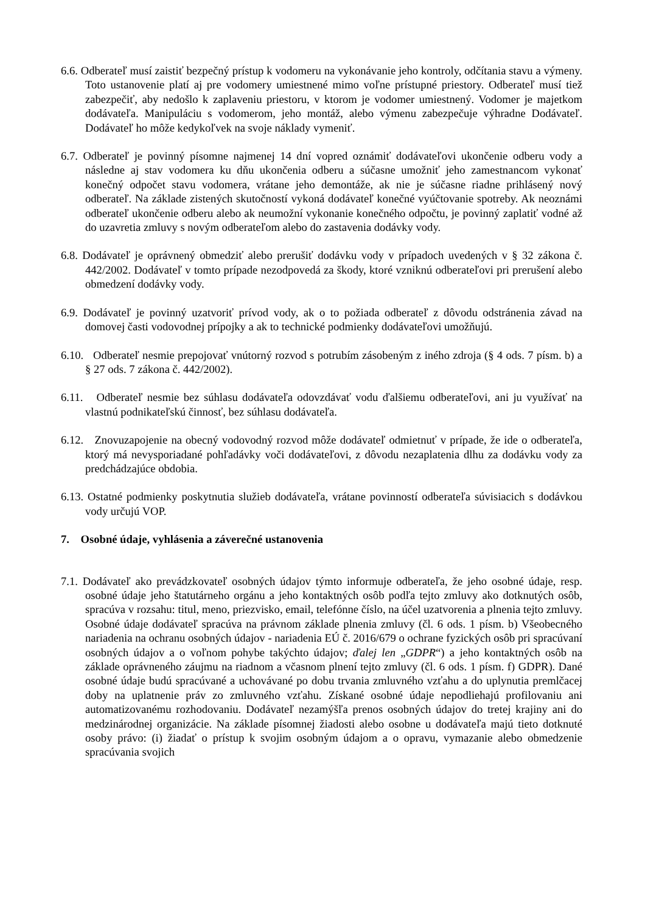6.6. Odberateľ musí zaistiť bezpečný prístup k vodomeru na vykonávanie jeho kontroly, odčítania stavu a výmeny. Toto ustanovenie platí aj pre vodomery umiestnené mimo voľne prístupné priestory. Odberateľ musí tiež zabezpečiť, aby nedošlo k zaplaveniu priestoru, v ktorom je vodomer umiestnený. Vodomer je majetkom dodávateľa. Manipuláciu s vodomerom, jeho montáž, alebo výmenu zabezpečuje výhradne Dodávateľ. Dodávateľ ho môže kedykoľvek na svoje náklady vymeniť.
6.7. Odberateľ je povinný písomne najmenej 14 dní vopred oznámiť dodávateľovi ukončenie odberu vody a následne aj stav vodomera ku dňu ukončenia odberu a súčasne umožniť jeho zamestnancom vykonať konečný odpočet stavu vodomera, vrátane jeho demontáže, ak nie je súčasne riadne prihlásený nový odberateľ. Na základe zistených skutočností vykoná dodávateľ konečné vyúčtovanie spotreby. Ak neoznámi odberateľ ukončenie odberu alebo ak neumožní vykonanie konečného odpočtu, je povinný zaplatiť vodné až do uzavretia zmluvy s novým odberateľom alebo do zastavenia dodávky vody.
6.8. Dodávateľ je oprávnený obmedziť alebo prerušiť dodávku vody v prípadoch uvedených v § 32 zákona č. 442/2002. Dodávateľ v tomto prípade nezodpovedá za škody, ktoré vzniknú odberateľovi pri prerušení alebo obmedzení dodávky vody.
6.9. Dodávateľ je povinný uzatvoriť prívod vody, ak o to požiada odberateľ z dôvodu odstránenia závad na domovej časti vodovodnej prípojky a ak to technické podmienky dodávateľovi umožňujú.
6.10. Odberateľ nesmie prepojovať vnútorný rozvod s potrubím zásobeným z iného zdroja (§ 4 ods. 7 písm. b) a § 27 ods. 7 zákona č. 442/2002).
6.11. Odberateľ nesmie bez súhlasu dodávateľa odovzdávať vodu ďalšiemu odberateľovi, ani ju využívať na vlastnú podnikateľskú činnosť, bez súhlasu dodávateľa.
6.12. Znovuzapojenie na obecný vodovodný rozvod môže dodávateľ odmietnuť v prípade, že ide o odberateľa, ktorý má nevysporiadané pohľadávky voči dodávateľovi, z dôvodu nezaplatenia dlhu za dodávku vody za predchádzajúce obdobia.
6.13. Ostatné podmienky poskytnutia služieb dodávateľa, vrátane povinností odberateľa súvisiacich s dodávkou vody určujú VOP.
7. Osobné údaje, vyhlásenia a záverečné ustanovenia
7.1. Dodávateľ ako prevádzkovateľ osobných údajov týmto informuje odberateľa, že jeho osobné údaje, resp. osobné údaje jeho štatutárneho orgánu a jeho kontaktných osôb podľa tejto zmluvy ako dotknutých osôb, spracúva v rozsahu: titul, meno, priezvisko, email, telefónne číslo, na účel uzatvorenia a plnenia tejto zmluvy. Osobné údaje dodávateľ spracúva na právnom základe plnenia zmluvy (čl. 6 ods. 1 písm. b) Všeobecného nariadenia na ochranu osobných údajov - nariadenia EÚ č. 2016/679 o ochrane fyzických osôb pri spracúvaní osobných údajov a o voľnom pohybe takýchto údajov; ďalej len „GDPR“) a jeho kontaktných osôb na základe oprávneného záujmu na riadnom a včasnom plnení tejto zmluvy (čl. 6 ods. 1 písm. f) GDPR). Dané osobné údaje budú spracúvané a uchovávané po dobu trvania zmluvného vzťahu a do uplynutia premlčacej doby na uplatnenie práv zo zmluvného vzťahu. Získané osobné údaje nepodliehajú profilovaniu ani automatizovanému rozhodovaniu. Dodávateľ nezamýšľa prenos osobných údajov do tretej krajiny ani do medzinárodnej organizácie. Na základe písomnej žiadosti alebo osobne u dodávateľa majú tieto dotknuté osoby právo: (i) žiadať o prístup k svojim osobným údajom a o opravu, vymazanie alebo obmedzenie spracúvania svojich